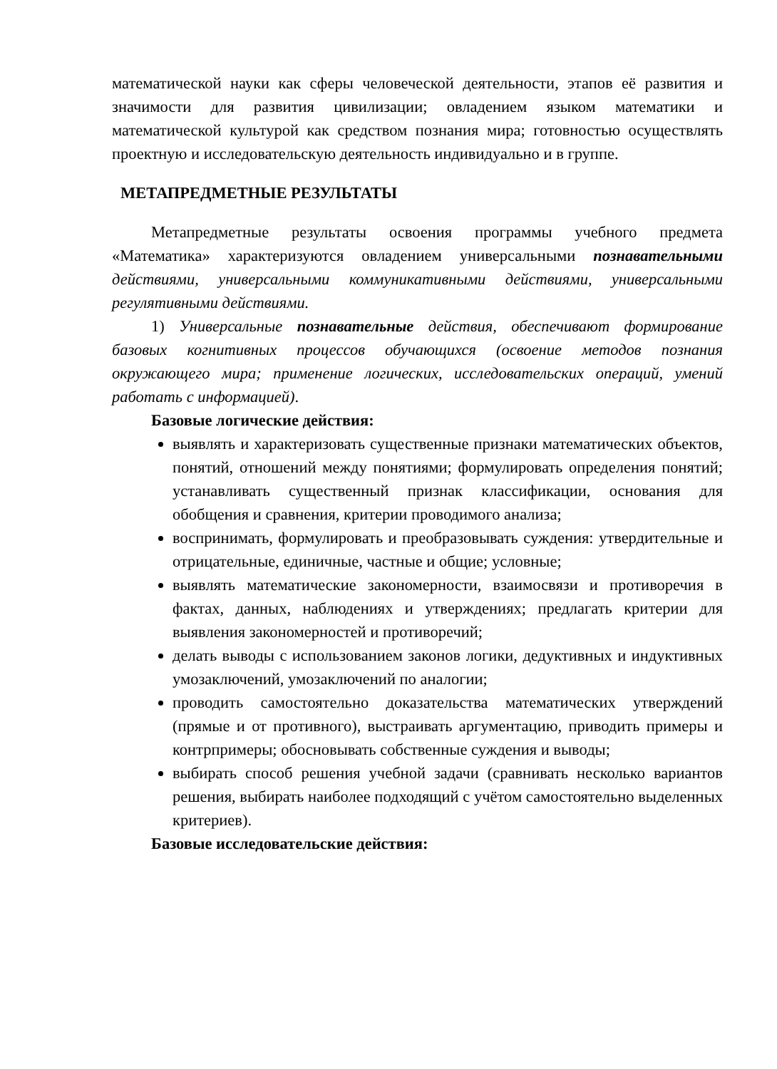математической науки как сферы человеческой деятельности, этапов её развития и значимости для развития цивилизации; овладением языком математики и математической культурой как средством познания мира; готовностью осуществлять проектную и исследовательскую деятельность индивидуально и в группе.
МЕТАПРЕДМЕТНЫЕ РЕЗУЛЬТАТЫ
Метапредметные результаты освоения программы учебного предмета «Математика» характеризуются овладением универсальными познавательными действиями, универсальными коммуникативными действиями, универсальными регулятивными действиями.
1) Универсальные познавательные действия, обеспечивают формирование базовых когнитивных процессов обучающихся (освоение методов познания окружающего мира; применение логических, исследовательских операций, умений работать с информацией).
Базовые логические действия:
выявлять и характеризовать существенные признаки математических объектов, понятий, отношений между понятиями; формулировать определения понятий; устанавливать существенный признак классификации, основания для обобщения и сравнения, критерии проводимого анализа;
воспринимать, формулировать и преобразовывать суждения: утвердительные и отрицательные, единичные, частные и общие; условные;
выявлять математические закономерности, взаимосвязи и противоречия в фактах, данных, наблюдениях и утверждениях; предлагать критерии для выявления закономерностей и противоречий;
делать выводы с использованием законов логики, дедуктивных и индуктивных умозаключений, умозаключений по аналогии;
проводить самостоятельно доказательства математических утверждений (прямые и от противного), выстраивать аргументацию, приводить примеры и контрпримеры; обосновывать собственные суждения и выводы;
выбирать способ решения учебной задачи (сравнивать несколько вариантов решения, выбирать наиболее подходящий с учётом самостоятельно выделенных критериев).
Базовые исследовательские действия: